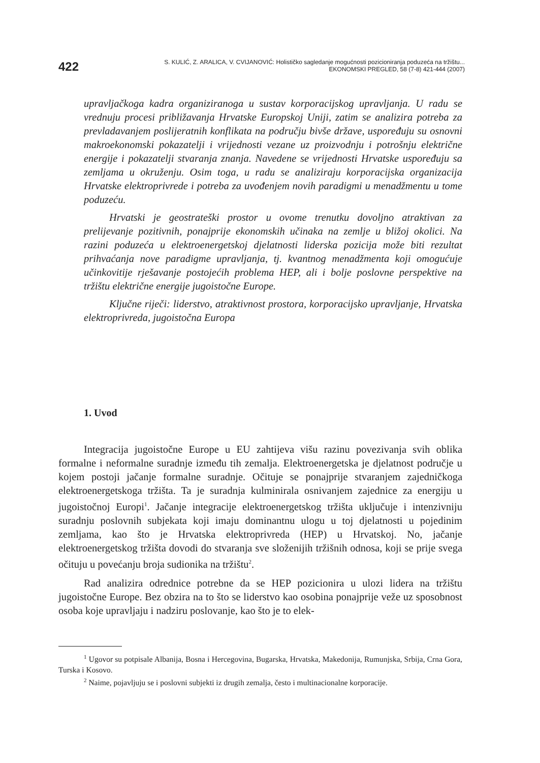422
S. KULIĆ, Z. ARALICA, V. CVIJANOVIĆ: Holističko sagledanje mogućnosti pozicioniranja poduzeća na tržištu...
EKONOMSKI PREGLED, 58 (7-8) 421-444 (2007)
upravljačkoga kadra organiziranoga u sustav korporacijskog upravljanja. U radu se vrednuju procesi približavanja Hrvatske Europskoj Uniji, zatim se analizira potreba za prevladavanjem poslijeratnih konflikata na području bivše države, uspoređuju su osnovni makroekonomski pokazatelji i vrijednosti vezane uz proizvodnju i potrošnju električne energije i pokazatelji stvaranja znanja. Navedene se vrijednosti Hrvatske uspoređuju sa zemljama u okruženju. Osim toga, u radu se analiziraju korporacijska organizacija Hrvatske elektroprivrede i potreba za uvođenjem novih paradigmi u menadžmentu u tome poduzeću.
Hrvatski je geostrateški prostor u ovome trenutku dovoljno atraktivan za prelijevanje pozitivnih, ponajprije ekonomskih učinaka na zemlje u bližoj okolici. Na razini poduzeća u elektroenergetskoj djelatnosti liderska pozicija može biti rezultat prihvaćanja nove paradigme upravljanja, tj. kvantnog menadžmenta koji omogućuje učinkovitije rješavanje postojećih problema HEP, ali i bolje poslovne perspektive na tržištu električne energije jugoistočne Europe.
Ključne riječi: liderstvo, atraktivnost prostora, korporacijsko upravljanje, Hrvatska elektroprivreda, jugoistočna Europa
1. Uvod
Integracija jugoistočne Europe u EU zahtijeva višu razinu povezivanja svih oblika formalne i neformalne suradnje između tih zemalja. Elektroenergetska je djelatnost područje u kojem postoji jačanje formalne suradnje. Očituje se ponajprije stvaranjem zajedničkoga elektroenergetskoga tržišta. Ta je suradnja kulminirala osnivanjem zajednice za energiju u jugoistočnoj Europi<sup>1</sup>. Jačanje integracije elektroenergetskog tržišta uključuje i intenzivniju suradnju poslovnih subjekata koji imaju dominantnu ulogu u toj djelatnosti u pojedinim zemljama, kao što je Hrvatska elektroprivreda (HEP) u Hrvatskoj. No, jačanje elektroenergetskog tržišta dovodi do stvaranja sve složenijih tržišnih odnosa, koji se prije svega očituju u povećanju broja sudionika na tržištu<sup>2</sup>.
Rad analizira odrednice potrebne da se HEP pozicionira u ulozi lidera na tržištu jugoistočne Europe. Bez obzira na to što se liderstvo kao osobina ponajprije veže uz sposobnost osoba koje upravljaju i nadziru poslovanje, kao što je to elek-
<sup>1</sup> Ugovor su potpisale Albanija, Bosna i Hercegovina, Bugarska, Hrvatska, Makedonija, Rumunjska, Srbija, Crna Gora, Turska i Kosovo.
<sup>2</sup> Naime, pojavljuju se i poslovni subjekti iz drugih zemalja, često i multinacionalne korporacije.